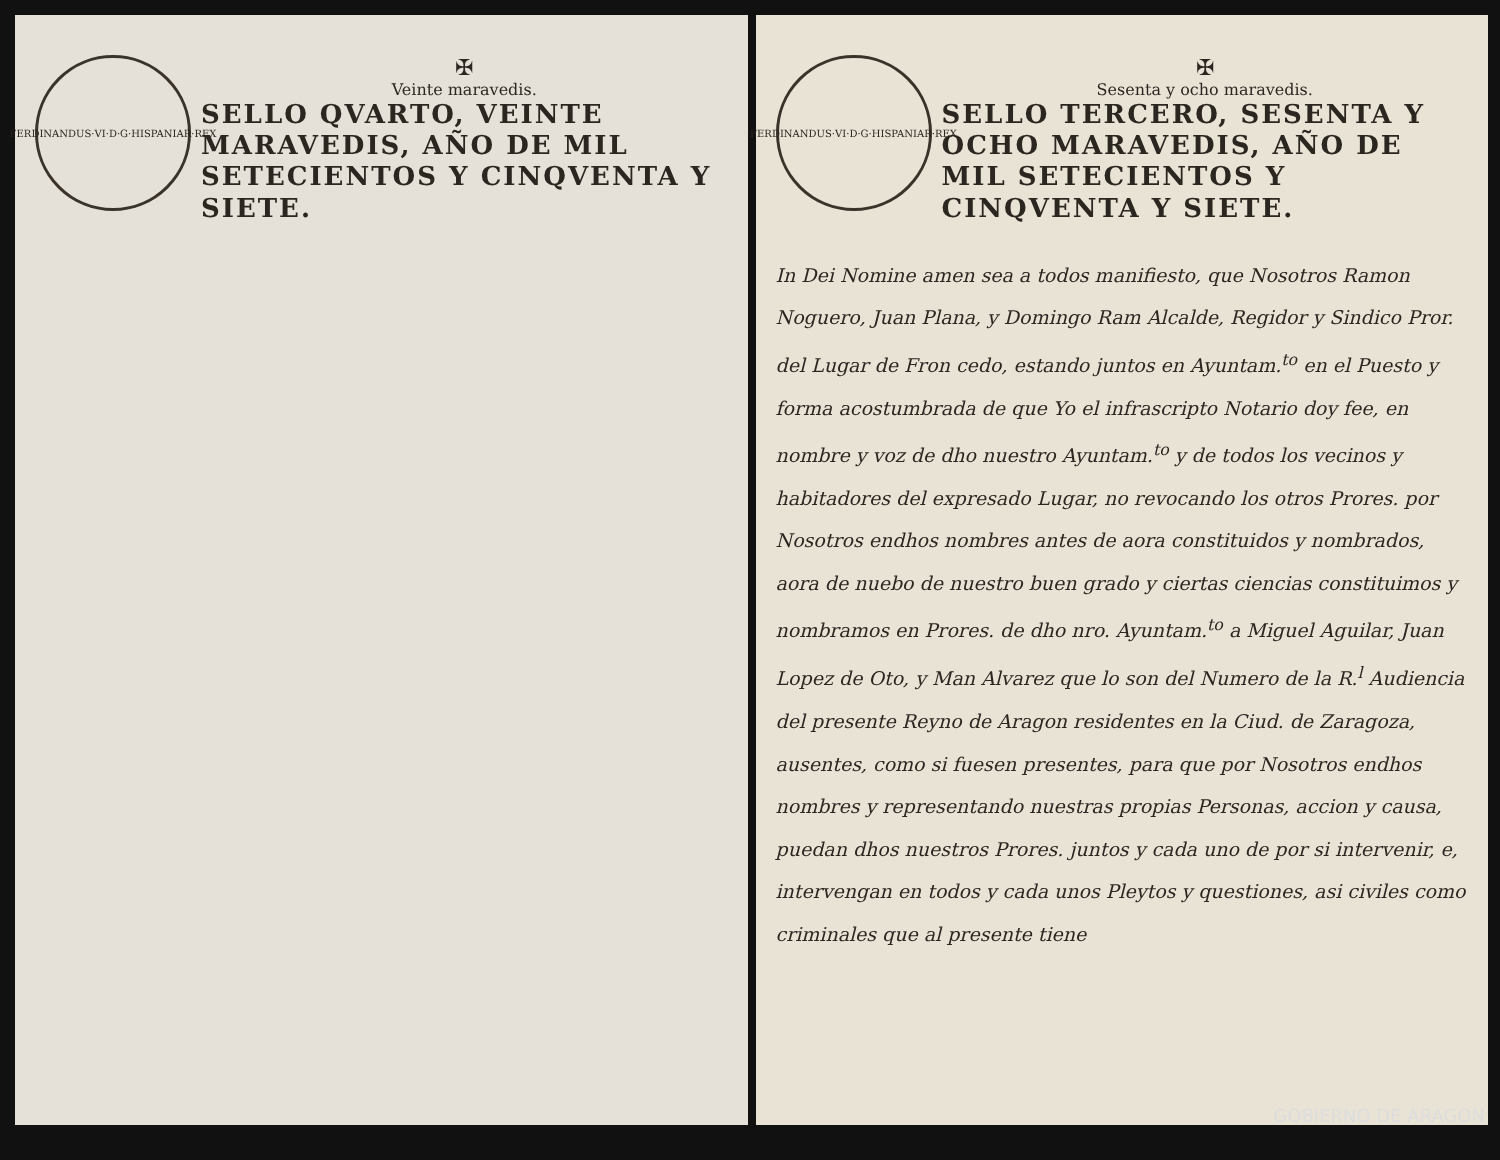FERDINANDUS·VI·D·G·HISPANIAR·REX
✠
Veinte maravedis.
SELLO QVARTO, VEINTE MARAVEDIS, AÑO DE MIL SETECIENTOS Y CINQVENTA Y SIETE.
FERDINANDUS·VI·D·G·HISPANIAR·REX
✠
Sesenta y ocho maravedis.
SELLO TERCERO, SESENTA Y OCHO MARAVEDIS, AÑO DE MIL SETECIENTOS Y CINQVENTA Y SIETE.
In Dei Nomine amen sea a todos manifiesto, que Nosotros Ramon Noguero, Juan Plana, y Domingo Ram Alcalde, Regidor y Sindico Pror. del Lugar de Fron cedo, estando juntos en Ayuntam.<sup>to</sup> en el Puesto y forma acostumbrada de que Yo el infrascripto Notario doy fee, en nombre y voz de dho nuestro Ayuntam.<sup>to</sup> y de todos los vecinos y habitadores del expresado Lugar, no revocando los otros Prores. por Nosotros endhos nombres antes de aora constituidos y nombrados, aora de nuebo de nuestro buen grado y ciertas ciencias constituimos y nombramos en Prores. de dho nro. Ayuntam.<sup>to</sup> a Miguel Aguilar, Juan Lopez de Oto, y Man Alvarez que lo son del Numero de la R.<sup>l</sup> Audiencia del presente Reyno de Aragon residentes en la Ciud. de Zaragoza, ausentes, como si fuesen presentes, para que por Nosotros endhos nombres y representando nuestras propias Personas, accion y causa, puedan dhos nuestros Prores. juntos y cada uno de por si intervenir, e, intervengan en todos y cada unos Pleytos y questiones, asi civiles como criminales que al presente tiene
GOBIERNO DE ARAGON